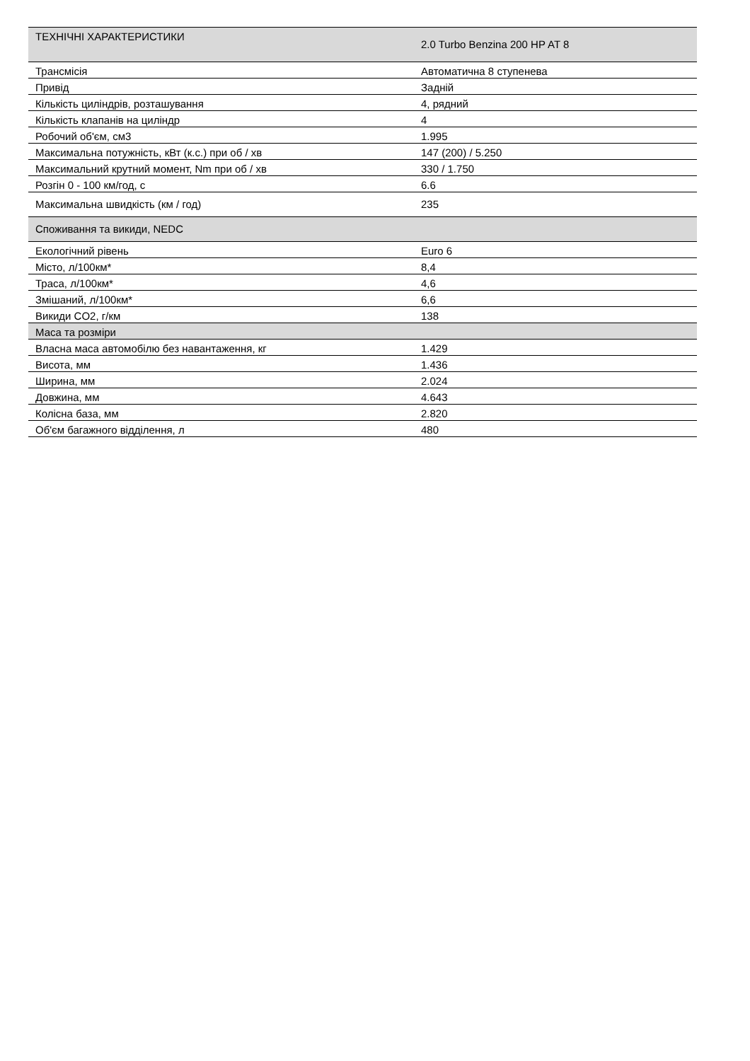| ТЕХНІЧНІ ХАРАКТЕРИСТИКИ | 2.0 Turbo Benzina 200 HP AT 8 |
| Трансмісія | Автоматична 8 ступенева |
| Привід | Задній |
| Кількість циліндрів, розташування | 4, рядний |
| Кількість клапанів на циліндр | 4 |
| Робочий об'єм, см3 | 1.995 |
| Максимальна потужність, кВт (к.с.) при об / хв | 147 (200) / 5.250 |
| Максимальний крутний момент, Nm при об / хв | 330 / 1.750 |
| Розгін 0 - 100 км/год, с | 6.6 |
| Максимальна швидкість (км / год) | 235 |
| Споживання та викиди, NEDC | |
| Екологічний рівень | Euro 6 |
| Місто, л/100км* | 8,4 |
| Траса, л/100км* | 4,6 |
| Змішаний, л/100км* | 6,6 |
| Викиди CO2, г/км | 138 |
| Маса та розміри | |
| Власна маса автомобілю без навантаження, кг | 1.429 |
| Висота, мм | 1.436 |
| Ширина, мм | 2.024 |
| Довжина, мм | 4.643 |
| Колісна база, мм | 2.820 |
| Об'єм багажного відділення, л | 480 |